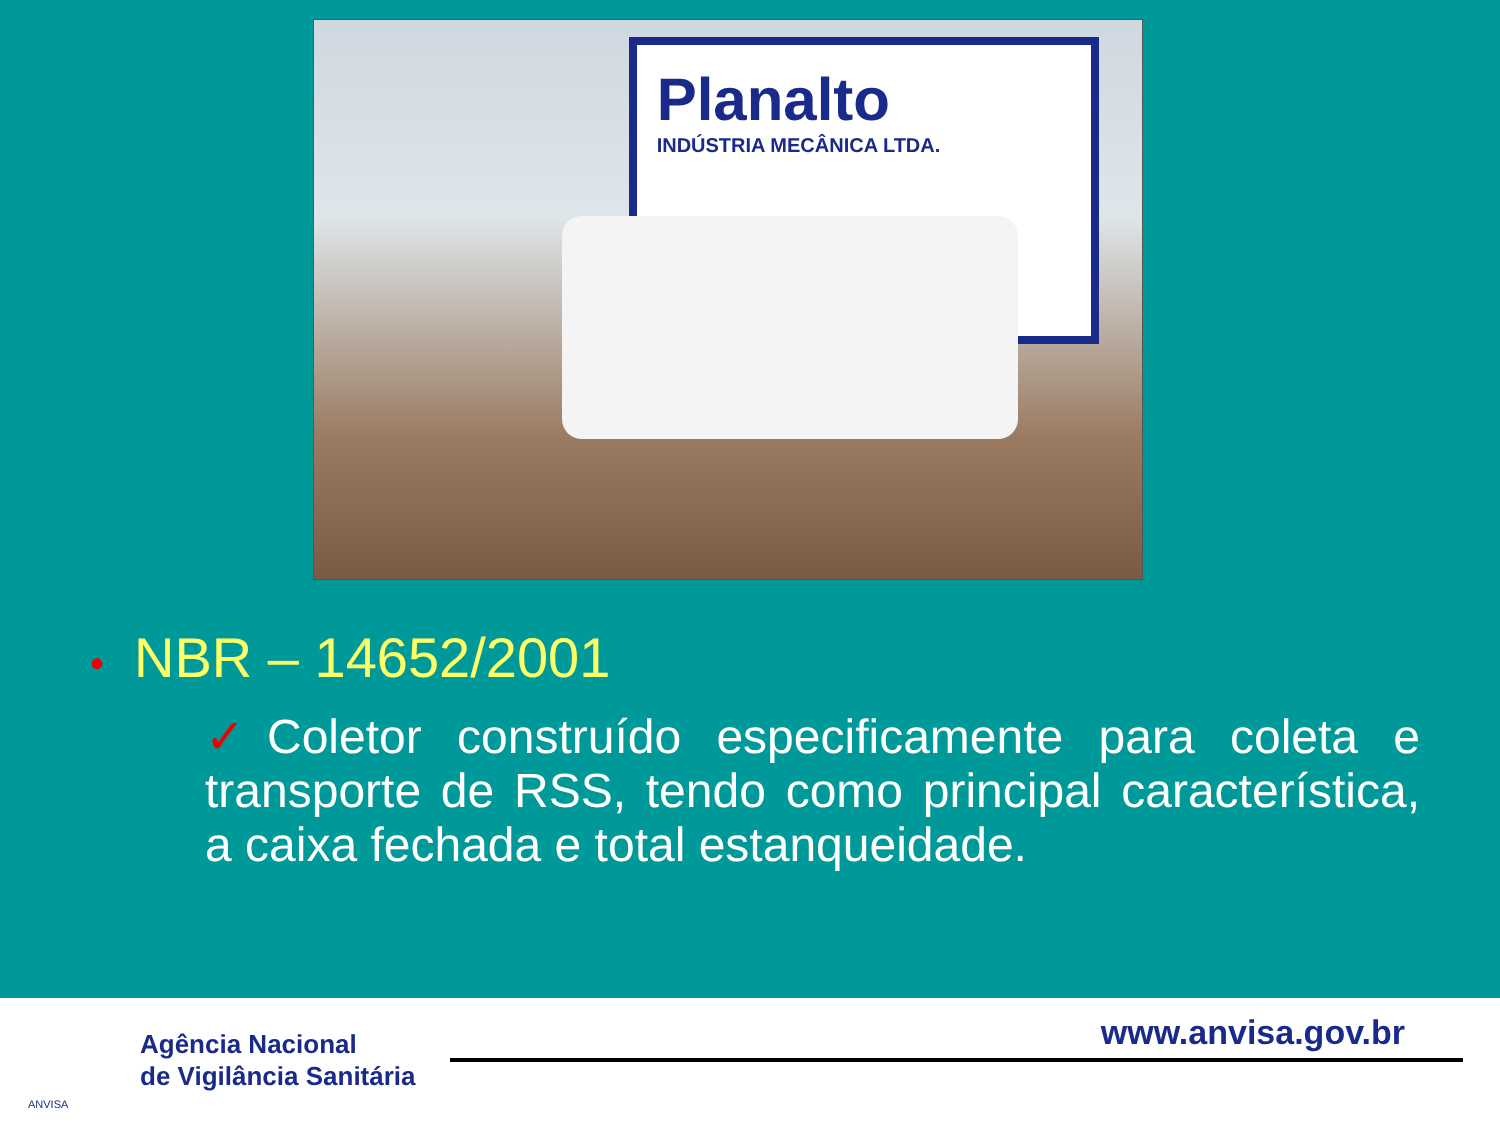Planalto
INDÚSTRIA MECÂNICA LTDA.
• NBR – 14652/2001
✓Coletor construído especificamente para coleta e transporte de RSS, tendo como principal característica, a caixa fechada e total estanqueidade.
ANVISA
Agência Nacional
de Vigilância Sanitária
www.anvisa.gov.br